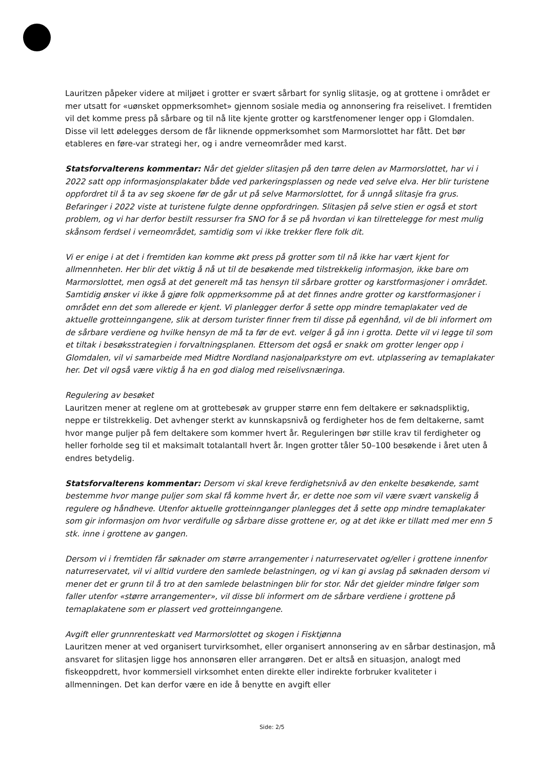Lauritzen påpeker videre at miljøet i grotter er svært sårbart for synlig slitasje, og at grottene i området er mer utsatt for «uønsket oppmerksomhet» gjennom sosiale media og annonsering fra reiselivet. I fremtiden vil det komme press på sårbare og til nå lite kjente grotter og karstfenomener lenger opp i Glomdalen. Disse vil lett ødelegges dersom de får liknende oppmerksomhet som Marmorslottet har fått. Det bør etableres en føre-var strategi her, og i andre verneområder med karst.
Statsforvalterens kommentar: Når det gjelder slitasjen på den tørre delen av Marmorslottet, har vi i 2022 satt opp informasjonsplakater både ved parkeringsplassen og nede ved selve elva. Her blir turistene oppfordret til å ta av seg skoene før de går ut på selve Marmorslottet, for å unngå slitasje fra grus. Befaringer i 2022 viste at turistene fulgte denne oppfordringen. Slitasjen på selve stien er også et stort problem, og vi har derfor bestilt ressurser fra SNO for å se på hvordan vi kan tilrettelegge for mest mulig skånsom ferdsel i verneområdet, samtidig som vi ikke trekker flere folk dit.
Vi er enige i at det i fremtiden kan komme økt press på grotter som til nå ikke har vært kjent for allmennheten. Her blir det viktig å nå ut til de besøkende med tilstrekkelig informasjon, ikke bare om Marmorslottet, men også at det generelt må tas hensyn til sårbare grotter og karstformasjoner i området. Samtidig ønsker vi ikke å gjøre folk oppmerksomme på at det finnes andre grotter og karstformasjoner i området enn det som allerede er kjent. Vi planlegger derfor å sette opp mindre temaplakater ved de aktuelle grotteinngangene, slik at dersom turister finner frem til disse på egenhånd, vil de bli informert om de sårbare verdiene og hvilke hensyn de må ta før de evt. velger å gå inn i grotta. Dette vil vi legge til som et tiltak i besøksstrategien i forvaltningsplanen. Ettersom det også er snakk om grotter lenger opp i Glomdalen, vil vi samarbeide med Midtre Nordland nasjonalparkstyre om evt. utplassering av temaplakater her. Det vil også være viktig å ha en god dialog med reiselivsnæringa.
Regulering av besøket
Lauritzen mener at reglene om at grottebesøk av grupper større enn fem deltakere er søknadspliktig, neppe er tilstrekkelig. Det avhenger sterkt av kunnskapsnivå og ferdigheter hos de fem deltakerne, samt hvor mange puljer på fem deltakere som kommer hvert år. Reguleringen bør stille krav til ferdigheter og heller forholde seg til et maksimalt totalantall hvert år. Ingen grotter tåler 50–100 besøkende i året uten å endres betydelig.
Statsforvalterens kommentar: Dersom vi skal kreve ferdighetsnivå av den enkelte besøkende, samt bestemme hvor mange puljer som skal få komme hvert år, er dette noe som vil være svært vanskelig å regulere og håndheve. Utenfor aktuelle grotteinnganger planlegges det å sette opp mindre temaplakater som gir informasjon om hvor verdifulle og sårbare disse grottene er, og at det ikke er tillatt med mer enn 5 stk. inne i grottene av gangen.
Dersom vi i fremtiden får søknader om større arrangementer i naturreservatet og/eller i grottene innenfor naturreservatet, vil vi alltid vurdere den samlede belastningen, og vi kan gi avslag på søknaden dersom vi mener det er grunn til å tro at den samlede belastningen blir for stor. Når det gjelder mindre følger som faller utenfor «større arrangementer», vil disse bli informert om de sårbare verdiene i grottene på temaplakatene som er plassert ved grotteinngangene.
Avgift eller grunnrenteskatt ved Marmorslottet og skogen i Fisktjønna
Lauritzen mener at ved organisert turvirksomhet, eller organisert annonsering av en sårbar destinasjon, må ansvaret for slitasjen ligge hos annonsøren eller arrangøren. Det er altså en situasjon, analogt med fiskeoppdrett, hvor kommersiell virksomhet enten direkte eller indirekte forbruker kvaliteter i allmenningen. Det kan derfor være en ide å benytte en avgift eller
Side: 2/5